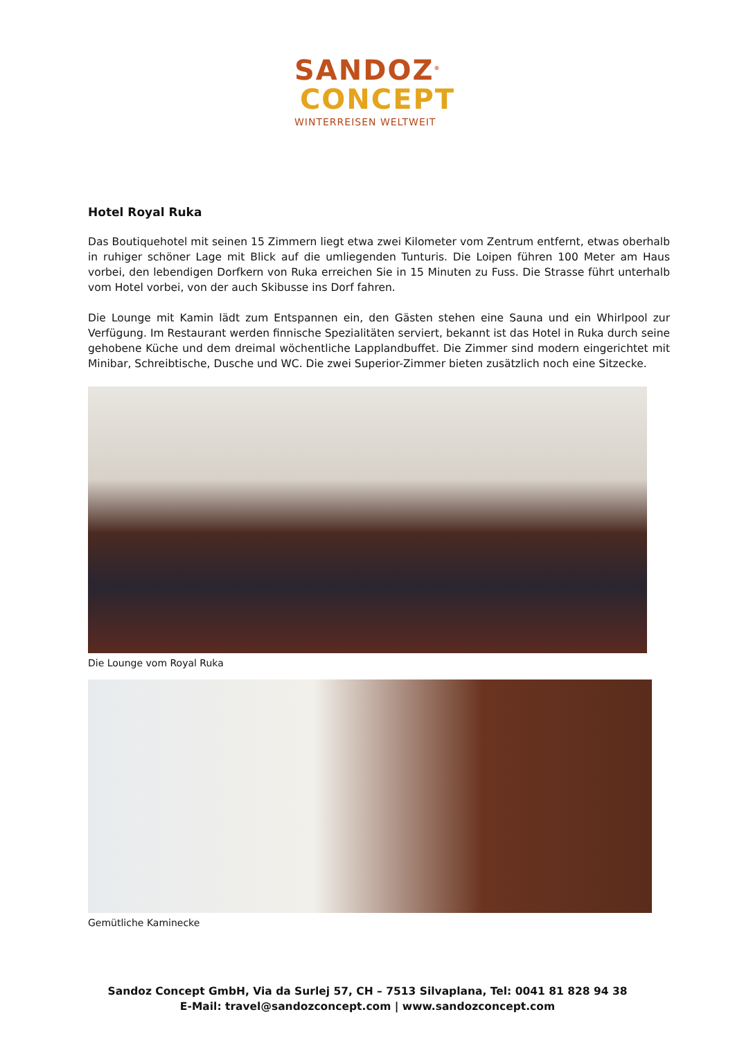SANDOZ<sup>®</sup>
CONCEPT
WINTERREISEN WELTWEIT
Hotel Royal Ruka
Das Boutiquehotel mit seinen 15 Zimmern liegt etwa zwei Kilometer vom Zentrum entfernt, etwas oberhalb in ruhiger schöner Lage mit Blick auf die umliegenden Tunturis. Die Loipen führen 100 Meter am Haus vorbei, den lebendigen Dorfkern von Ruka erreichen Sie in 15 Minuten zu Fuss. Die Strasse führt unterhalb vom Hotel vorbei, von der auch Skibusse ins Dorf fahren.
Die Lounge mit Kamin lädt zum Entspannen ein, den Gästen stehen eine Sauna und ein Whirlpool zur Verfügung. Im Restaurant werden finnische Spezialitäten serviert, bekannt ist das Hotel in Ruka durch seine gehobene Küche und dem dreimal wöchentliche Lapplandbuffet. Die Zimmer sind modern eingerichtet mit Minibar, Schreibtische, Dusche und WC. Die zwei Superior-Zimmer bieten zusätzlich noch eine Sitzecke.
Die Lounge vom Royal Ruka
Gemütliche Kaminecke
Sandoz Concept GmbH, Via da Surlej 57, CH – 7513 Silvaplana, Tel: 0041 81 828 94 38
E-Mail: travel@sandozconcept.com | www.sandozconcept.com